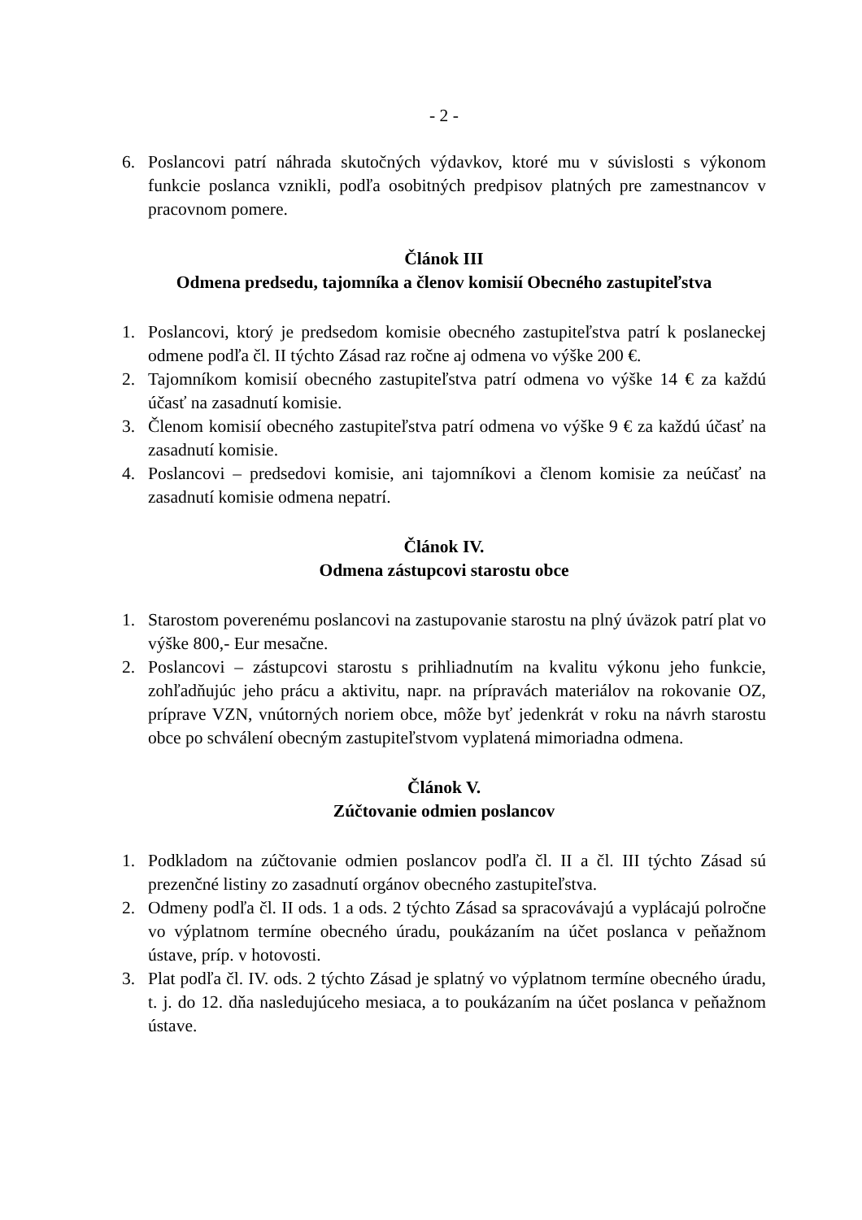- 2 -
6. Poslancovi patrí náhrada skutočných výdavkov, ktoré mu v súvislosti s výkonom funkcie poslanca vznikli, podľa osobitných predpisov platných pre zamestnancov v pracovnom pomere.
Článok III
Odmena predsedu, tajomníka a členov komisií Obecného zastupiteľstva
1. Poslancovi, ktorý je predsedom komisie obecného zastupiteľstva patrí k poslaneckej odmene podľa čl. II týchto Zásad raz ročne aj odmena vo výške 200 €.
2. Tajomníkom komisií obecného zastupiteľstva patrí odmena vo výške 14 € za každú účasť na zasadnutí komisie.
3. Členom komisií obecného zastupiteľstva patrí odmena vo výške 9 € za každú účasť na zasadnutí komisie.
4. Poslancovi – predsedovi komisie, ani tajomníkovi a členom komisie za neúčasť na zasadnutí komisie odmena nepatrí.
Článok IV.
Odmena zástupcovi starostu obce
1. Starostom poverenému poslancovi na zastupovanie starostu na plný úväzok patrí plat vo výške 800,- Eur mesačne.
2. Poslancovi – zástupcovi starostu s prihliadnutím na kvalitu výkonu jeho funkcie, zohľadňujúc jeho prácu a aktivitu, napr. na prípravách materiálov na rokovanie OZ, príprave VZN, vnútorných noriem obce, môže byť jedenkrát v roku na návrh starostu obce po schválení obecným zastupiteľstvom vyplatená mimoriadna odmena.
Článok V.
Zúčtovanie odmien poslancov
1. Podkladom na zúčtovanie odmien poslancov podľa čl. II a čl. III týchto Zásad sú prezenčné listiny zo zasadnutí orgánov obecného zastupiteľstva.
2. Odmeny podľa čl. II ods. 1 a ods. 2 týchto Zásad sa spracovávajú a vyplácajú polročne vo výplatnom termíne obecného úradu, poukázaním na účet poslanca v peňažnom ústave, príp. v hotovosti.
3. Plat podľa čl. IV. ods. 2 týchto Zásad je splatný vo výplatnom termíne obecného úradu, t. j. do 12. dňa nasledujúceho mesiaca, a to poukázaním na účet poslanca v peňažnom ústave.